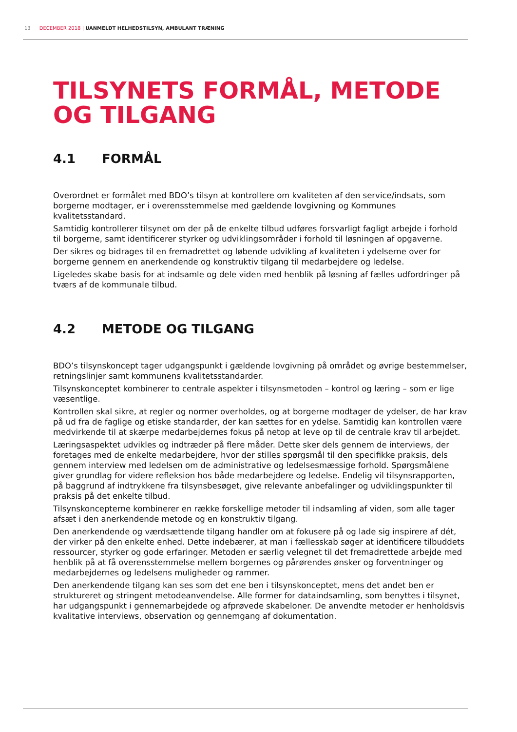13 DECEMBER 2018 | UANMELDT HELHEDSTILSYN, AMBULANT TRÆNING
TILSYNETS FORMÅL, METODE OG TILGANG
4.1 FORMÅL
Overordnet er formålet med BDO’s tilsyn at kontrollere om kvaliteten af den service/indsats, som borgerne modtager, er i overensstemmelse med gældende lovgivning og Kommunes kvalitetsstandard.
Samtidig kontrollerer tilsynet om der på de enkelte tilbud udføres forsvarligt fagligt arbejde i forhold til borgerne, samt identificerer styrker og udviklingsområder i forhold til løsningen af opgaverne.
Der sikres og bidrages til en fremadrettet og løbende udvikling af kvaliteten i ydelserne over for borgerne gennem en anerkendende og konstruktiv tilgang til medarbejdere og ledelse.
Ligeledes skabe basis for at indsamle og dele viden med henblik på løsning af fælles udfordringer på tværs af de kommunale tilbud.
4.2 METODE OG TILGANG
BDO’s tilsynskoncept tager udgangspunkt i gældende lovgivning på området og øvrige bestemmelser, retningslinjer samt kommunens kvalitetsstandarder.
Tilsynskonceptet kombinerer to centrale aspekter i tilsynsmetoden – kontrol og læring – som er lige væsentlige.
Kontrollen skal sikre, at regler og normer overholdes, og at borgerne modtager de ydelser, de har krav på ud fra de faglige og etiske standarder, der kan sættes for en ydelse. Samtidig kan kontrollen være medvirkende til at skærpe medarbejdernes fokus på netop at leve op til de centrale krav til arbejdet.
Læringsaspektet udvikles og indtræder på flere måder. Dette sker dels gennem de interviews, der foretages med de enkelte medarbejdere, hvor der stilles spørgsmål til den specifikke praksis, dels gennem interview med ledelsen om de administrative og ledelsesmæssige forhold. Spørgsmålene giver grundlag for videre refleksion hos både medarbejdere og ledelse. Endelig vil tilsynsrapporten, på baggrund af indtrykkene fra tilsynsbesøget, give relevante anbefalinger og udviklingspunkter til praksis på det enkelte tilbud.
Tilsynskoncepterne kombinerer en række forskellige metoder til indsamling af viden, som alle tager afsæt i den anerkendende metode og en konstruktiv tilgang.
Den anerkendende og værdsættende tilgang handler om at fokusere på og lade sig inspirere af dét, der virker på den enkelte enhed. Dette indebærer, at man i fællesskab søger at identificere tilbuddets ressourcer, styrker og gode erfaringer. Metoden er særlig velegnet til det fremadrettede arbejde med henblik på at få overensstemmelse mellem borgernes og pårørendes ønsker og forventninger og medarbejdernes og ledelsens muligheder og rammer.
Den anerkendende tilgang kan ses som det ene ben i tilsynskonceptet, mens det andet ben er struktureret og stringent metodeanvendelse. Alle former for dataindsamling, som benyttes i tilsynet, har udgangspunkt i gennemarbejdede og afprøvede skabeloner. De anvendte metoder er henholdsvis kvalitative interviews, observation og gennemgang af dokumentation.